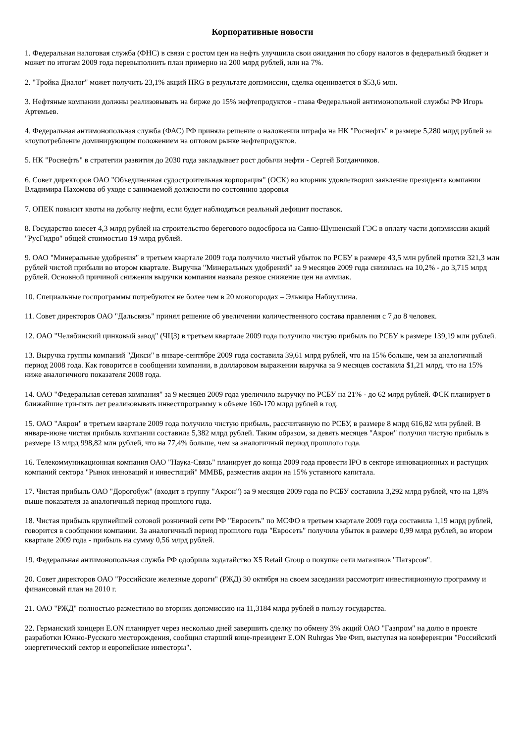Корпоративные новости
1. Федеральная налоговая служба (ФНС) в связи с ростом цен на нефть улучшила свои ожидания по сбору налогов в федеральный бюджет и может по итогам 2009 года перевыполнить план примерно на 200 млрд рублей, или на 7%.
2. "Тройка Диалог" может получить 23,1% акций HRG в результате допэмиссии, сделка оценивается в $53,6 млн.
3. Нефтяные компании должны реализовывать на бирже до 15% нефтепродуктов - глава Федеральной антимонопольной службы РФ Игорь Артемьев.
4. Федеральная антимонопольная служба (ФАС) РФ приняла решение о наложении штрафа на НК "Роснефть" в размере 5,280 млрд рублей за злоупотребление доминирующим положением на оптовом рынке нефтепродуктов.
5. НК "Роснефть" в стратегии развития до 2030 года закладывает рост добычи нефти - Сергей Богданчиков.
6. Совет директоров ОАО "Объединенная судостроительная корпорация" (ОСК) во вторник удовлетворил заявление президента компании Владимира Пахомова об уходе с занимаемой должности по состоянию здоровья
7. ОПЕК повысит квоты на добычу нефти, если будет наблюдаться реальный дефицит поставок.
8. Государство внесет 4,3 млрд рублей на строительство берегового водосброса на Саяно-Шушенской ГЭС в оплату части допэмиссии акций "РусГидро" общей стоимостью 19 млрд рублей.
9. ОАО "Минеральные удобрения" в третьем квартале 2009 года получило чистый убыток по РСБУ в размере 43,5 млн рублей против 321,3 млн рублей чистой прибыли во втором квартале. Выручка "Минеральных удобрений" за 9 месяцев 2009 года снизилась на 10,2% - до 3,715 млрд рублей. Основной причиной снижения выручки компания назвала резкое снижение цен на аммиак.
10. Специальные госпрограммы потребуются не более чем в 20 моногородах – Эльвира Набиуллина.
11. Совет директоров ОАО "Дальсвязь" принял решение об увеличении количественного состава правления с 7 до 8 человек.
12. ОАО "Челябинский цинковый завод" (ЧЦЗ) в третьем квартале 2009 года получило чистую прибыль по РСБУ в размере 139,19 млн рублей.
13. Выручка группы компаний "Дикси" в январе-сентябре 2009 года составила 39,61 млрд рублей, что на 15% больше, чем за аналогичный период 2008 года. Как говорится в сообщении компании, в долларовом выражении выручка за 9 месяцев составила $1,21 млрд, что на 15% ниже аналогичного показателя 2008 года.
14. ОАО "Федеральная сетевая компания" за 9 месяцев 2009 года увеличило выручку по РСБУ на 21% - до 62 млрд рублей. ФСК планирует в ближайшие три-пять лет реализовывать инвестпрограмму в объеме 160-170 млрд рублей в год.
15. ОАО "Акрон" в третьем квартале 2009 года получило чистую прибыль, рассчитанную по РСБУ, в размере 8 млрд 616,82 млн рублей. В январе-июне чистая прибыль компании составила 5,382 млрд рублей. Таким образом, за девять месяцев "Акрон" получил чистую прибыль в размере 13 млрд 998,82 млн рублей, что на 77,4% больше, чем за аналогичный период прошлого года.
16. Телекоммуникационная компания ОАО "Наука-Связь" планирует до конца 2009 года провести IPO в секторе инновационных и растущих компаний сектора "Рынок инноваций и инвестиций" ММВБ, разместив акции на 15% уставного капитала.
17. Чистая прибыль ОАО "Дорогобуж" (входит в группу "Акрон") за 9 месяцев 2009 года по РСБУ составила 3,292 млрд рублей, что на 1,8% выше показателя за аналогичный период прошлого года.
18. Чистая прибыль крупнейшей сотовой розничной сети РФ "Евросеть" по МСФО в третьем квартале 2009 года составила 1,19 млрд рублей, говорится в сообщении компании. За аналогичный период прошлого года "Евросеть" получила убыток в размере 0,99 млрд рублей, во втором квартале 2009 года - прибыль на сумму 0,56 млрд рублей.
19. Федеральная антимонопольная служба РФ одобрила ходатайство X5 Retail Group о покупке сети магазинов "Патэрсон".
20. Совет директоров ОАО "Российские железные дороги" (РЖД) 30 октября на своем заседании рассмотрит инвестиционную программу и финансовый план на 2010 г.
21. ОАО "РЖД" полностью разместило во вторник допэмиссию на 11,3184 млрд рублей в пользу государства.
22. Германский концерн E.ON планирует через несколько дней завершить сделку по обмену 3% акций ОАО "Газпром" на долю в проекте разработки Южно-Русского месторождения, сообщил старший вице-президент E.ON Ruhrgas Уве Фип, выступая на конференции "Российский энергетический сектор и европейские инвесторы".